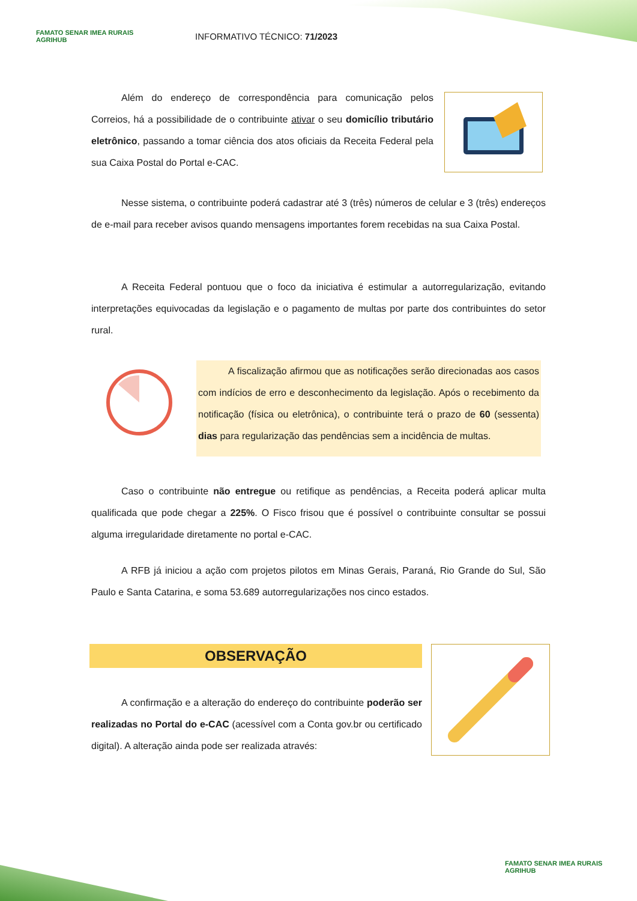FAMATO SENAR IMEA RURAIS AGRIHUB
INFORMATIVO TÉCNICO: 71/2023
Além do endereço de correspondência para comunicação pelos Correios, há a possibilidade de o contribuinte ativar o seu domicílio tributário eletrônico, passando a tomar ciência dos atos oficiais da Receita Federal pela sua Caixa Postal do Portal e-CAC.
Nesse sistema, o contribuinte poderá cadastrar até 3 (três) números de celular e 3 (três) endereços de e-mail para receber avisos quando mensagens importantes forem recebidas na sua Caixa Postal.
A Receita Federal pontuou que o foco da iniciativa é estimular a autorregularização, evitando interpretações equivocadas da legislação e o pagamento de multas por parte dos contribuintes do setor rural.
A fiscalização afirmou que as notificações serão direcionadas aos casos com indícios de erro e desconhecimento da legislação. Após o recebimento da notificação (física ou eletrônica), o contribuinte terá o prazo de 60 (sessenta) dias para regularização das pendências sem a incidência de multas.
Caso o contribuinte não entregue ou retifique as pendências, a Receita poderá aplicar multa qualificada que pode chegar a 225%. O Fisco frisou que é possível o contribuinte consultar se possui alguma irregularidade diretamente no portal e-CAC.
A RFB já iniciou a ação com projetos pilotos em Minas Gerais, Paraná, Rio Grande do Sul, São Paulo e Santa Catarina, e soma 53.689 autorregularizações nos cinco estados.
OBSERVAÇÃO
A confirmação e a alteração do endereço do contribuinte poderão ser realizadas no Portal do e-CAC (acessível com a Conta gov.br ou certificado digital). A alteração ainda pode ser realizada através:
FAMATO SENAR IMEA RURAIS AGRIHUB